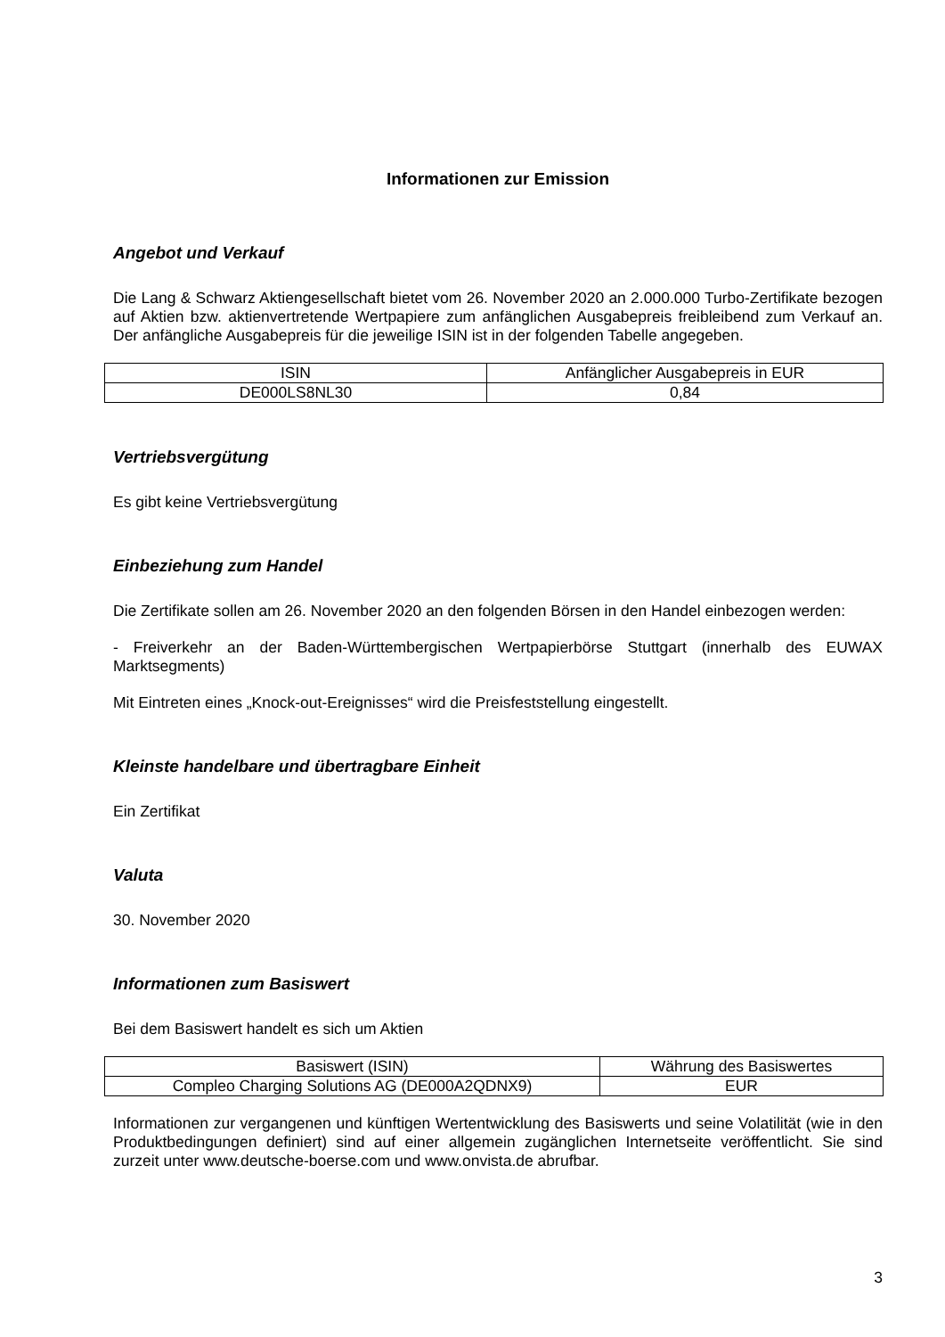Informationen zur Emission
Angebot und Verkauf
Die Lang & Schwarz Aktiengesellschaft bietet vom 26. November 2020 an 2.000.000 Turbo-Zertifikate bezogen auf Aktien bzw. aktienvertretende Wertpapiere zum anfänglichen Ausgabepreis freibleibend zum Verkauf an. Der anfängliche Ausgabepreis für die jeweilige ISIN ist in der folgenden Tabelle angegeben.
| ISIN | Anfänglicher Ausgabepreis in EUR |
| DE000LS8NL30 | 0,84 |
Vertriebsvergütung
Es gibt keine Vertriebsvergütung
Einbeziehung zum Handel
Die Zertifikate sollen am 26. November 2020 an den folgenden Börsen in den Handel einbezogen werden:
- Freiverkehr an der Baden-Württembergischen Wertpapierbörse Stuttgart (innerhalb des EUWAX Marktsegments)
Mit Eintreten eines „Knock-out-Ereignisses“ wird die Preisfeststellung eingestellt.
Kleinste handelbare und übertragbare Einheit
Ein Zertifikat
Valuta
30. November 2020
Informationen zum Basiswert
Bei dem Basiswert handelt es sich um Aktien
| Basiswert (ISIN) | Währung des Basiswertes |
| Compleo Charging Solutions AG (DE000A2QDNX9) | EUR |
Informationen zur vergangenen und künftigen Wertentwicklung des Basiswerts und seine Volatilität (wie in den Produktbedingungen definiert) sind auf einer allgemein zugänglichen Internetseite veröffentlicht. Sie sind zurzeit unter www.deutsche-boerse.com und www.onvista.de abrufbar.
3